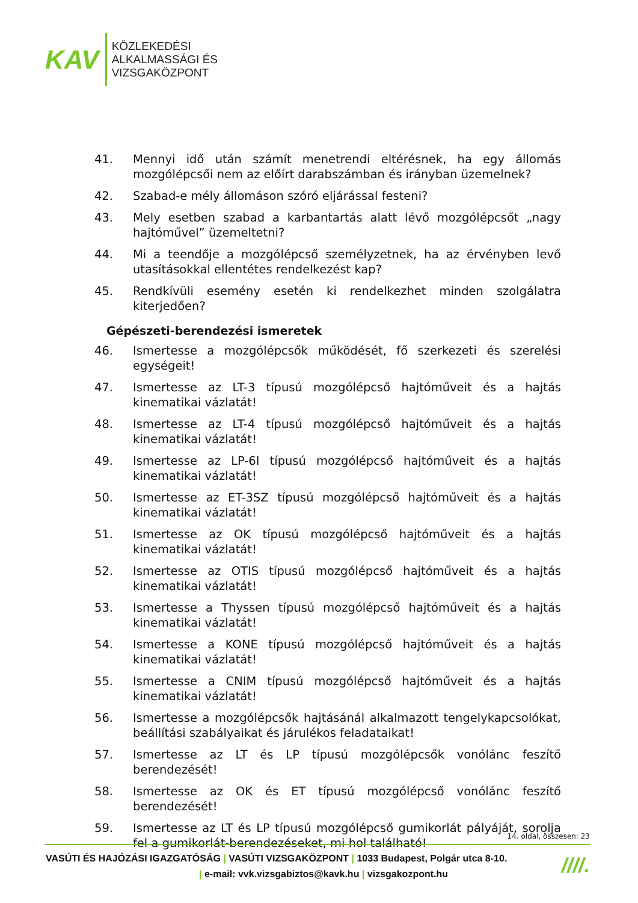KAV
KÖZLEKEDÉSI
ALKALMASSÁGI ÉS
VIZSGAKÖZPONT
41. Mennyi idő után számít menetrendi eltérésnek, ha egy állomás mozgólépcsői nem az előírt darabszámban és irányban üzemelnek?
42. Szabad-e mély állomáson szóró eljárással festeni?
43. Mely esetben szabad a karbantartás alatt lévő mozgólépcsőt „nagy hajtóművel” üzemeltetni?
44. Mi a teendője a mozgólépcső személyzetnek, ha az érvényben levő utasításokkal ellentétes rendelkezést kap?
45. Rendkívüli esemény esetén ki rendelkezhet minden szolgálatra kiterjedően?
Gépészeti-berendezési ismeretek
46. Ismertesse a mozgólépcsők működését, fő szerkezeti és szerelési egységeit!
47. Ismertesse az LT-3 típusú mozgólépcső hajtóműveit és a hajtás kinematikai vázlatát!
48. Ismertesse az LT-4 típusú mozgólépcső hajtóműveit és a hajtás kinematikai vázlatát!
49. Ismertesse az LP-6I típusú mozgólépcső hajtóműveit és a hajtás kinematikai vázlatát!
50. Ismertesse az ET-3SZ típusú mozgólépcső hajtóműveit és a hajtás kinematikai vázlatát!
51. Ismertesse az OK típusú mozgólépcső hajtóműveit és a hajtás kinematikai vázlatát!
52. Ismertesse az OTIS típusú mozgólépcső hajtóműveit és a hajtás kinematikai vázlatát!
53. Ismertesse a Thyssen típusú mozgólépcső hajtóműveit és a hajtás kinematikai vázlatát!
54. Ismertesse a KONE típusú mozgólépcső hajtóműveit és a hajtás kinematikai vázlatát!
55. Ismertesse a CNIM típusú mozgólépcső hajtóműveit és a hajtás kinematikai vázlatát!
56. Ismertesse a mozgólépcsők hajtásánál alkalmazott tengelykapcsolókat, beállítási szabályaikat és járulékos feladataikat!
57. Ismertesse az LT és LP típusú mozgólépcsők vonólánc feszítő berendezését!
58. Ismertesse az OK és ET típusú mozgólépcső vonólánc feszítő berendezését!
59. Ismertesse az LT és LP típusú mozgólépcső gumikorlát pályáját, sorolja fel a gumikorlát-berendezéseket, mi hol található!
14. oldal, összesen: 23
VASÚTI ÉS HAJÓZÁSI IGAZGATÓSÁG | VASÚTI VIZSGAKÖZPONT | 1033 Budapest, Polgár utca 8-10.
| e-mail: vvk.vizsgabiztos@kavk.hu | vizsgakozpont.hu
////.